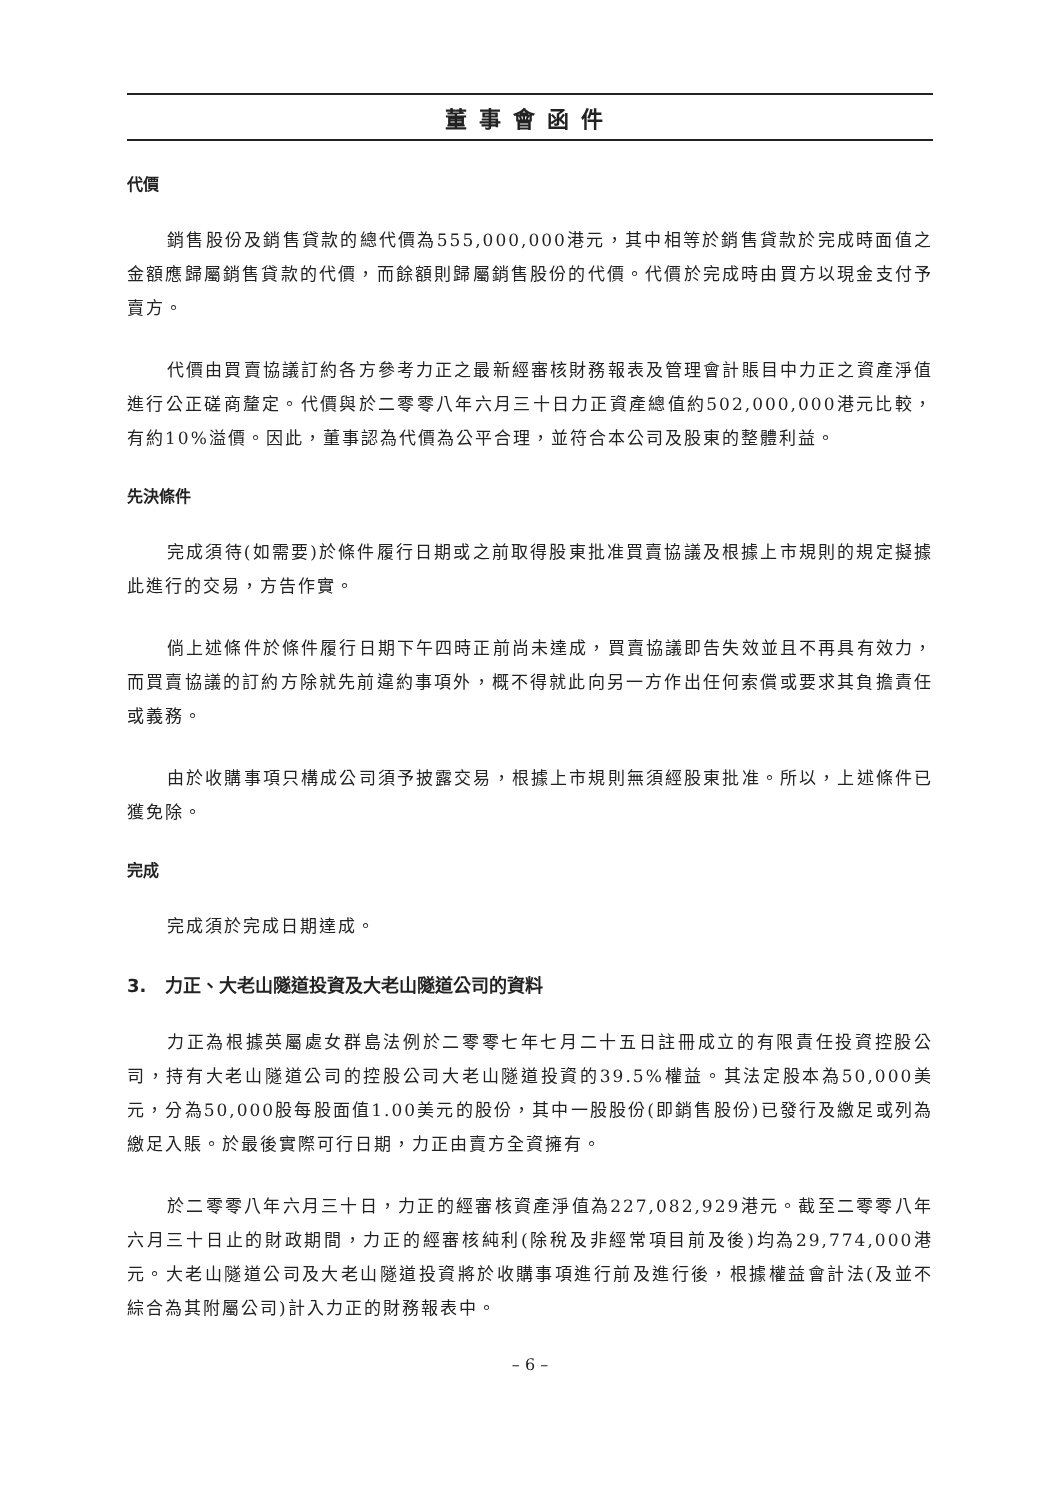董事會函件
代價
銷售股份及銷售貸款的總代價為555,000,000港元，其中相等於銷售貸款於完成時面值之金額應歸屬銷售貸款的代價，而餘額則歸屬銷售股份的代價。代價於完成時由買方以現金支付予賣方。
代價由買賣協議訂約各方參考力正之最新經審核財務報表及管理會計賬目中力正之資產淨值進行公正磋商釐定。代價與於二零零八年六月三十日力正資產總值約502,000,000港元比較，有約10%溢價。因此，董事認為代價為公平合理，並符合本公司及股東的整體利益。
先決條件
完成須待(如需要)於條件履行日期或之前取得股東批准買賣協議及根據上市規則的規定擬據此進行的交易，方告作實。
倘上述條件於條件履行日期下午四時正前尚未達成，買賣協議即告失效並且不再具有效力，而買賣協議的訂約方除就先前違約事項外，概不得就此向另一方作出任何索償或要求其負擔責任或義務。
由於收購事項只構成公司須予披露交易，根據上市規則無須經股東批准。所以，上述條件已獲免除。
完成
完成須於完成日期達成。
3. 力正、大老山隧道投資及大老山隧道公司的資料
力正為根據英屬處女群島法例於二零零七年七月二十五日註冊成立的有限責任投資控股公司，持有大老山隧道公司的控股公司大老山隧道投資的39.5%權益。其法定股本為50,000美元，分為50,000股每股面值1.00美元的股份，其中一股股份(即銷售股份)已發行及繳足或列為繳足入賬。於最後實際可行日期，力正由賣方全資擁有。
於二零零八年六月三十日，力正的經審核資產淨值為227,082,929港元。截至二零零八年六月三十日止的財政期間，力正的經審核純利(除稅及非經常項目前及後)均為29,774,000港元。大老山隧道公司及大老山隧道投資將於收購事項進行前及進行後，根據權益會計法(及並不綜合為其附屬公司)計入力正的財務報表中。
– 6 –